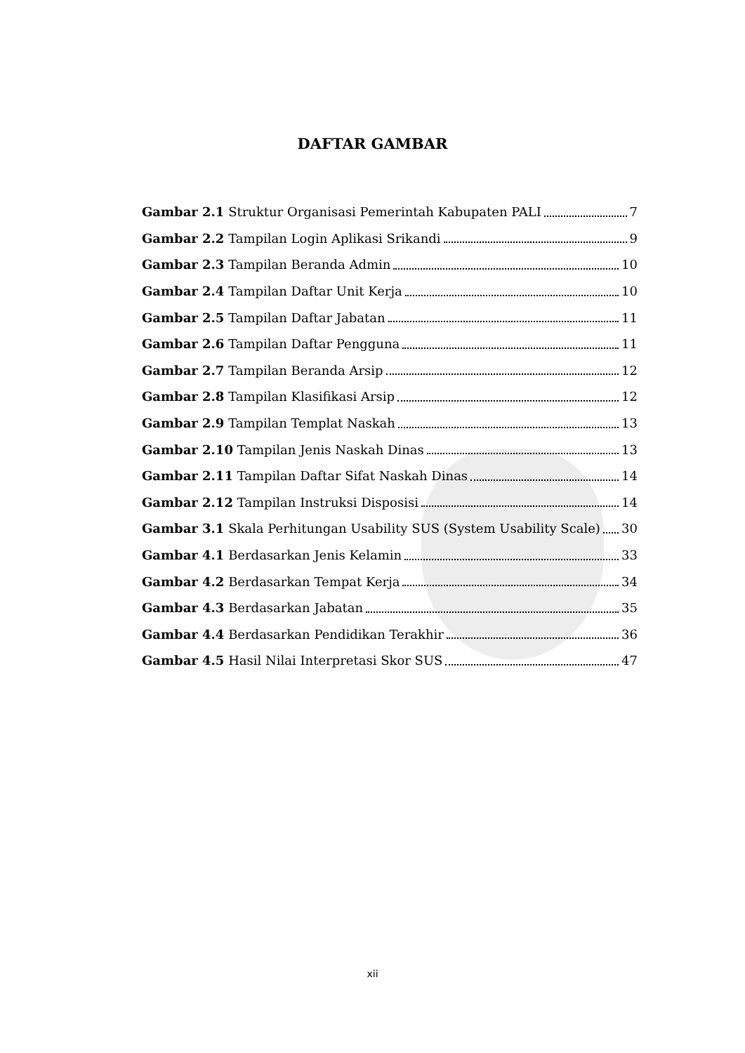DAFTAR GAMBAR
Gambar 2.1 Struktur Organisasi Pemerintah Kabupaten PALI 7
Gambar 2.2 Tampilan Login Aplikasi Srikandi 9
Gambar 2.3 Tampilan Beranda Admin 10
Gambar 2.4 Tampilan Daftar Unit Kerja 10
Gambar 2.5 Tampilan Daftar Jabatan 11
Gambar 2.6 Tampilan Daftar Pengguna 11
Gambar 2.7 Tampilan Beranda Arsip 12
Gambar 2.8 Tampilan Klasifikasi Arsip 12
Gambar 2.9 Tampilan Templat Naskah 13
Gambar 2.10 Tampilan Jenis Naskah Dinas 13
Gambar 2.11 Tampilan Daftar Sifat Naskah Dinas 14
Gambar 2.12 Tampilan Instruksi Disposisi 14
Gambar 3.1 Skala Perhitungan Usability SUS (System Usability Scale) 30
Gambar 4.1 Berdasarkan Jenis Kelamin 33
Gambar 4.2 Berdasarkan Tempat Kerja 34
Gambar 4.3 Berdasarkan Jabatan 35
Gambar 4.4 Berdasarkan Pendidikan Terakhir 36
Gambar 4.5 Hasil Nilai Interpretasi Skor SUS 47
xii